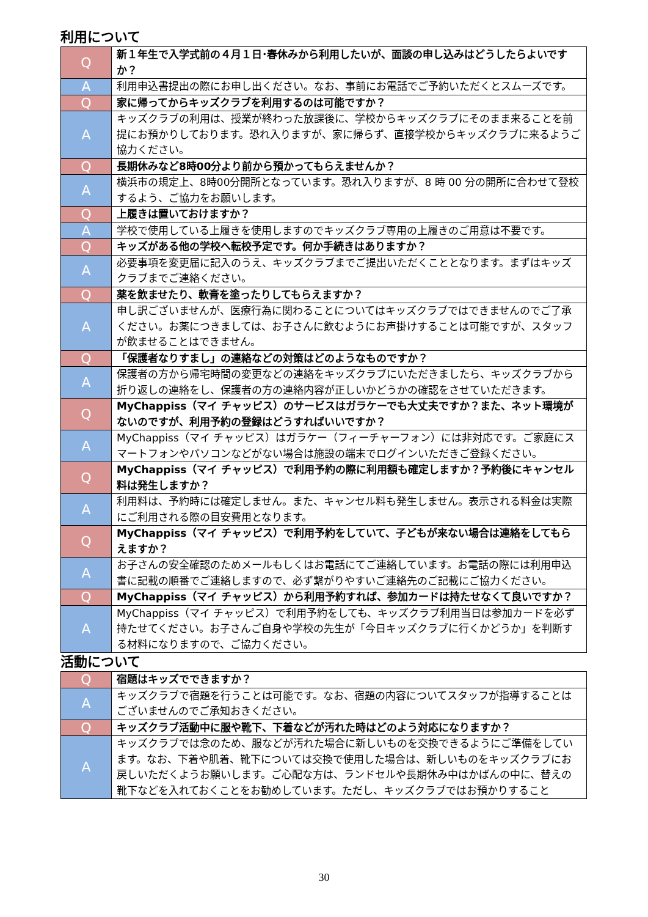利用について
| Q | 新１年生で入学式前の４月１日･春休みから利用したいが、面談の申し込みはどうしたらよいですか？ |
| A | 利用申込書提出の際にお申し出ください。なお、事前にお電話でご予約いただくとスムーズです。 |
| Q | 家に帰ってからキッズクラブを利用するのは可能ですか？ |
| A | キッズクラブの利用は、授業が終わった放課後に、学校からキッズクラブにそのまま来ることを前提にお預かりしております。恐れ入りますが、家に帰らず、直接学校からキッズクラブに来るようご協力ください。 |
| Q | 長期休みなど8時00分より前から預かってもらえませんか？ |
| A | 横浜市の規定上、8時00分開所となっています。恐れ入りますが、8 時 00 分の開所に合わせて登校するよう、ご協力をお願いします。 |
| Q | 上履きは置いておけますか？ |
| A | 学校で使用している上履きを使用しますのでキッズクラブ専用の上履きのご用意は不要です。 |
| Q | キッズがある他の学校へ転校予定です。何か手続きはありますか？ |
| A | 必要事項を変更届に記入のうえ、キッズクラブまでご提出いただくこととなります。まずはキッズクラブまでご連絡ください。 |
| Q | 薬を飲ませたり、軟膏を塗ったりしてもらえますか？ |
| A | 申し訳ございませんが、医療行為に関わることについてはキッズクラブではできませんのでご了承ください。お薬につきましては、お子さんに飲むようにお声掛けすることは可能ですが、スタッフが飲ませることはできません。 |
| Q | 「保護者なりすまし」の連絡などの対策はどのようなものですか？ |
| A | 保護者の方から帰宅時間の変更などの連絡をキッズクラブにいただきましたら、キッズクラブから折り返しの連絡をし、保護者の方の連絡内容が正しいかどうかの確認をさせていただきます。 |
| Q | MyChappiss（マイ チャッピス）のサービスはガラケーでも大丈夫ですか？また、ネット環境がないのですが、利用予約の登録はどうすればいいですか？ |
| A | MyChappiss（マイ チャッピス）はガラケー（フィーチャーフォン）には非対応です。ご家庭にスマートフォンやパソコンなどがない場合は施設の端末でログインいただきご登録ください。 |
| Q | MyChappiss（マイ チャッピス）で利用予約の際に利用額も確定しますか？予約後にキャンセル料は発生しますか？ |
| A | 利用料は、予約時には確定しません。また、キャンセル料も発生しません。表示される料金は実際にご利用される際の目安費用となります。 |
| Q | MyChappiss（マイ チャッピス）で利用予約をしていて、子どもが来ない場合は連絡をしてもらえますか？ |
| A | お子さんの安全確認のためメールもしくはお電話にてご連絡しています。お電話の際には利用申込書に記載の順番でご連絡しますので、必ず繋がりやすいご連絡先のご記載にご協力ください。 |
| Q | MyChappiss（マイ チャッピス）から利用予約すれば、参加カードは持たせなくて良いですか？ |
| A | MyChappiss（マイ チャッピス）で利用予約をしても、キッズクラブ利用当日は参加カードを必ず持たせてください。お子さんご自身や学校の先生が「今日キッズクラブに行くかどうか」を判断する材料になりますので、ご協力ください。 |
活動について
| Q | 宿題はキッズでできますか？ |
| A | キッズクラブで宿題を行うことは可能です。なお、宿題の内容についてスタッフが指導することはございませんのでご承知おきください。 |
| Q | キッズクラブ活動中に服や靴下、下着などが汚れた時はどのよう対応になりますか？ |
| A | キッズクラブでは念のため、服などが汚れた場合に新しいものを交換できるようにご準備をしています。なお、下着や肌着、靴下については交換で使用した場合は、新しいものをキッズクラブにお戻しいただくようお願いします。ご心配な方は、ランドセルや長期休み中はかばんの中に、替えの靴下などを入れておくことをお勧めしています。ただし、キッズクラブではお預かりすること |
30